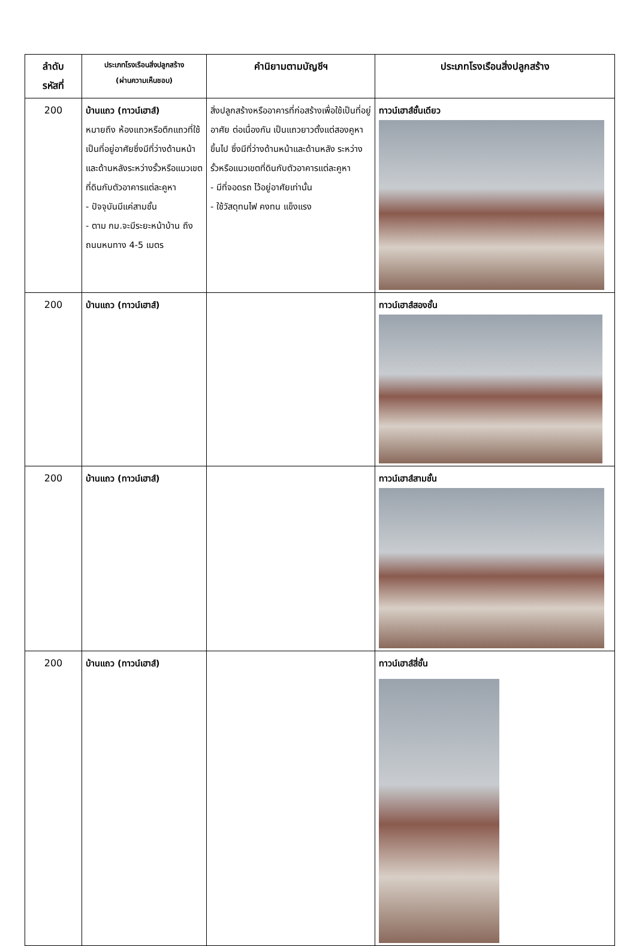| ลำดับ รหัสที่ | ประเภทโรงเรือนสิ่งปลูกสร้าง (ผ่านความเห็นชอบ) | คำนิยามตามบัญชีฯ | ประเภทโรงเรือนสิ่งปลูกสร้าง |
| --- | --- | --- | --- |
| 200 | บ้านแถว (ทาวน์เฮาส์) หมายถึง ห้องแถวหรือตึกแถวที่ใช้เป็นที่อยู่อาศัยซึ่งมีที่ว่างด้านหน้าและด้านหลังระหว่างรั้วหรือแนวเขตที่ดินกับตัวอาคารแต่ละคูหา - ปัจจุบันมีแค่สามชั้น - ตาม กม.จะมีระยะหน้าบ้าน ถึงถนนหนทาง 4-5 เมตร | สิ่งปลูกสร้างหรืออาคารที่ก่อสร้างเพื่อใช้เป็นที่อยู่อาศัย ต่อเนื่องกัน เป็นแถวยาวตั้งแต่สองคูหาขึ้นไป ซึ่งมีที่ว่างด้านหน้าและด้านหลัง ระหว่างรั้วหรือแนวเขตที่ดินกับตัวอาคารแต่ละคูหา - มีที่จอดรถ ไว้อยู่อาศัยเท่านั้น - ใช้วัสดุทนไฟ คงทน แข็งแรง | ทาวน์เฮาส์ชั้นเดียว |
| 200 | บ้านแถว (ทาวน์เฮาส์) | | ทาวน์เฮาส์สองชั้น |
| 200 | บ้านแถว (ทาวน์เฮาส์) | | ทาวน์เฮาส์สามชั้น |
| 200 | บ้านแถว (ทาวน์เฮาส์) | | ทาวน์เฮาส์สี่ชั้น |